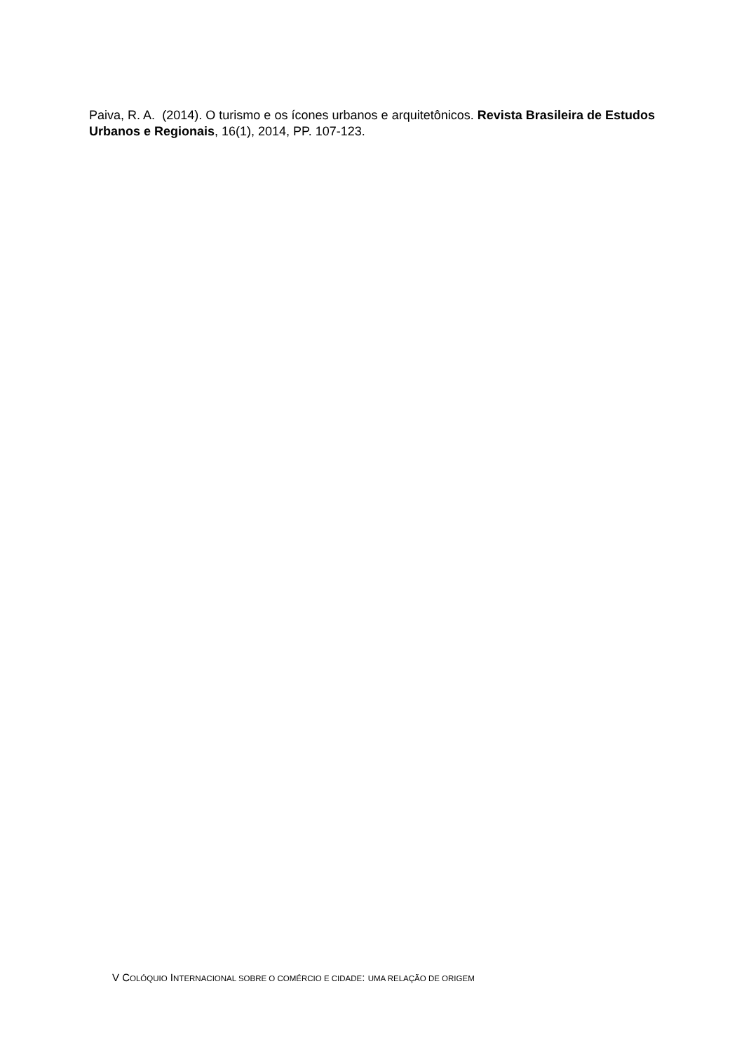Paiva, R. A. (2014). O turismo e os ícones urbanos e arquitetônicos. Revista Brasileira de Estudos Urbanos e Regionais, 16(1), 2014, PP. 107-123.
V COLÓQUIO INTERNACIONAL SOBRE O COMÉRCIO E CIDADE: UMA RELAÇÃO DE ORIGEM